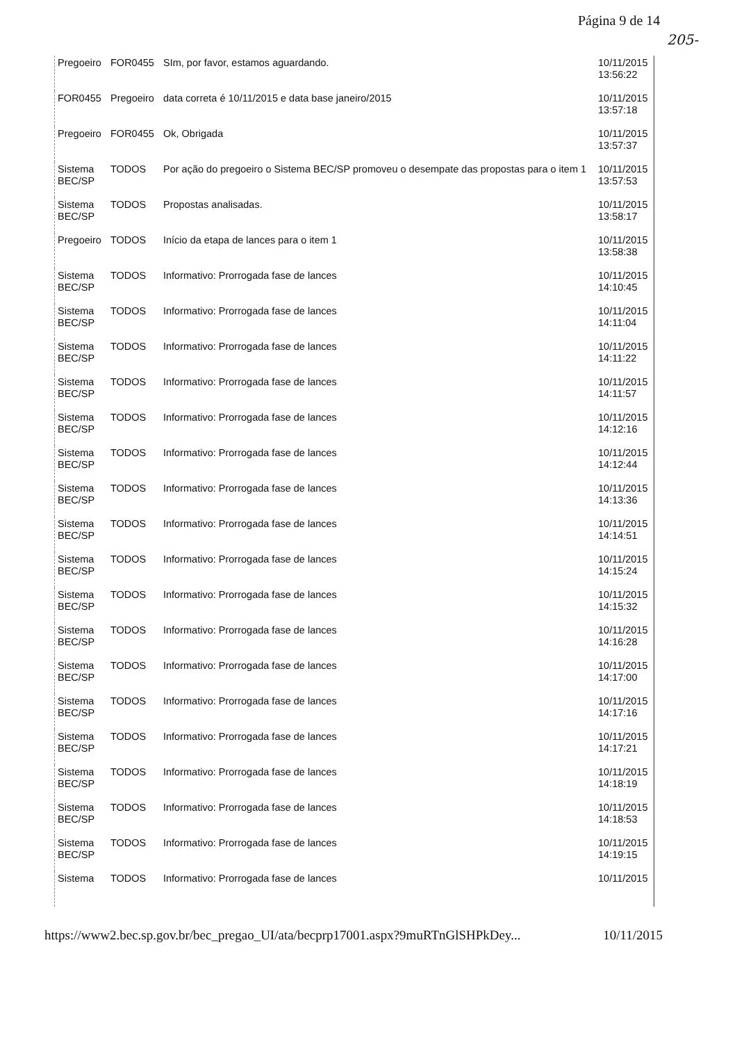Página 9 de 14
205-
| Pregoeiro | FOR0455 | SIm, por favor, estamos aguardando. | 10/11/2015 13:56:22 |
| FOR0455 | Pregoeiro | data correta é 10/11/2015 e data base janeiro/2015 | 10/11/2015 13:57:18 |
| Pregoeiro | FOR0455 | Ok, Obrigada | 10/11/2015 13:57:37 |
| Sistema BEC/SP | TODOS | Por ação do pregoeiro o Sistema BEC/SP promoveu o desempate das propostas para o item 1 | 10/11/2015 13:57:53 |
| Sistema BEC/SP | TODOS | Propostas analisadas. | 10/11/2015 13:58:17 |
| Pregoeiro | TODOS | Início da etapa de lances para o item 1 | 10/11/2015 13:58:38 |
| Sistema BEC/SP | TODOS | Informativo: Prorrogada fase de lances | 10/11/2015 14:10:45 |
| Sistema BEC/SP | TODOS | Informativo: Prorrogada fase de lances | 10/11/2015 14:11:04 |
| Sistema BEC/SP | TODOS | Informativo: Prorrogada fase de lances | 10/11/2015 14:11:22 |
| Sistema BEC/SP | TODOS | Informativo: Prorrogada fase de lances | 10/11/2015 14:11:57 |
| Sistema BEC/SP | TODOS | Informativo: Prorrogada fase de lances | 10/11/2015 14:12:16 |
| Sistema BEC/SP | TODOS | Informativo: Prorrogada fase de lances | 10/11/2015 14:12:44 |
| Sistema BEC/SP | TODOS | Informativo: Prorrogada fase de lances | 10/11/2015 14:13:36 |
| Sistema BEC/SP | TODOS | Informativo: Prorrogada fase de lances | 10/11/2015 14:14:51 |
| Sistema BEC/SP | TODOS | Informativo: Prorrogada fase de lances | 10/11/2015 14:15:24 |
| Sistema BEC/SP | TODOS | Informativo: Prorrogada fase de lances | 10/11/2015 14:15:32 |
| Sistema BEC/SP | TODOS | Informativo: Prorrogada fase de lances | 10/11/2015 14:16:28 |
| Sistema BEC/SP | TODOS | Informativo: Prorrogada fase de lances | 10/11/2015 14:17:00 |
| Sistema BEC/SP | TODOS | Informativo: Prorrogada fase de lances | 10/11/2015 14:17:16 |
| Sistema BEC/SP | TODOS | Informativo: Prorrogada fase de lances | 10/11/2015 14:17:21 |
| Sistema BEC/SP | TODOS | Informativo: Prorrogada fase de lances | 10/11/2015 14:18:19 |
| Sistema BEC/SP | TODOS | Informativo: Prorrogada fase de lances | 10/11/2015 14:18:53 |
| Sistema BEC/SP | TODOS | Informativo: Prorrogada fase de lances | 10/11/2015 14:19:15 |
| Sistema | TODOS | Informativo: Prorrogada fase de lances | 10/11/2015 |
https://www2.bec.sp.gov.br/bec_pregao_UI/ata/becprp17001.aspx?9muRTnGlSHPkDey... 10/11/2015